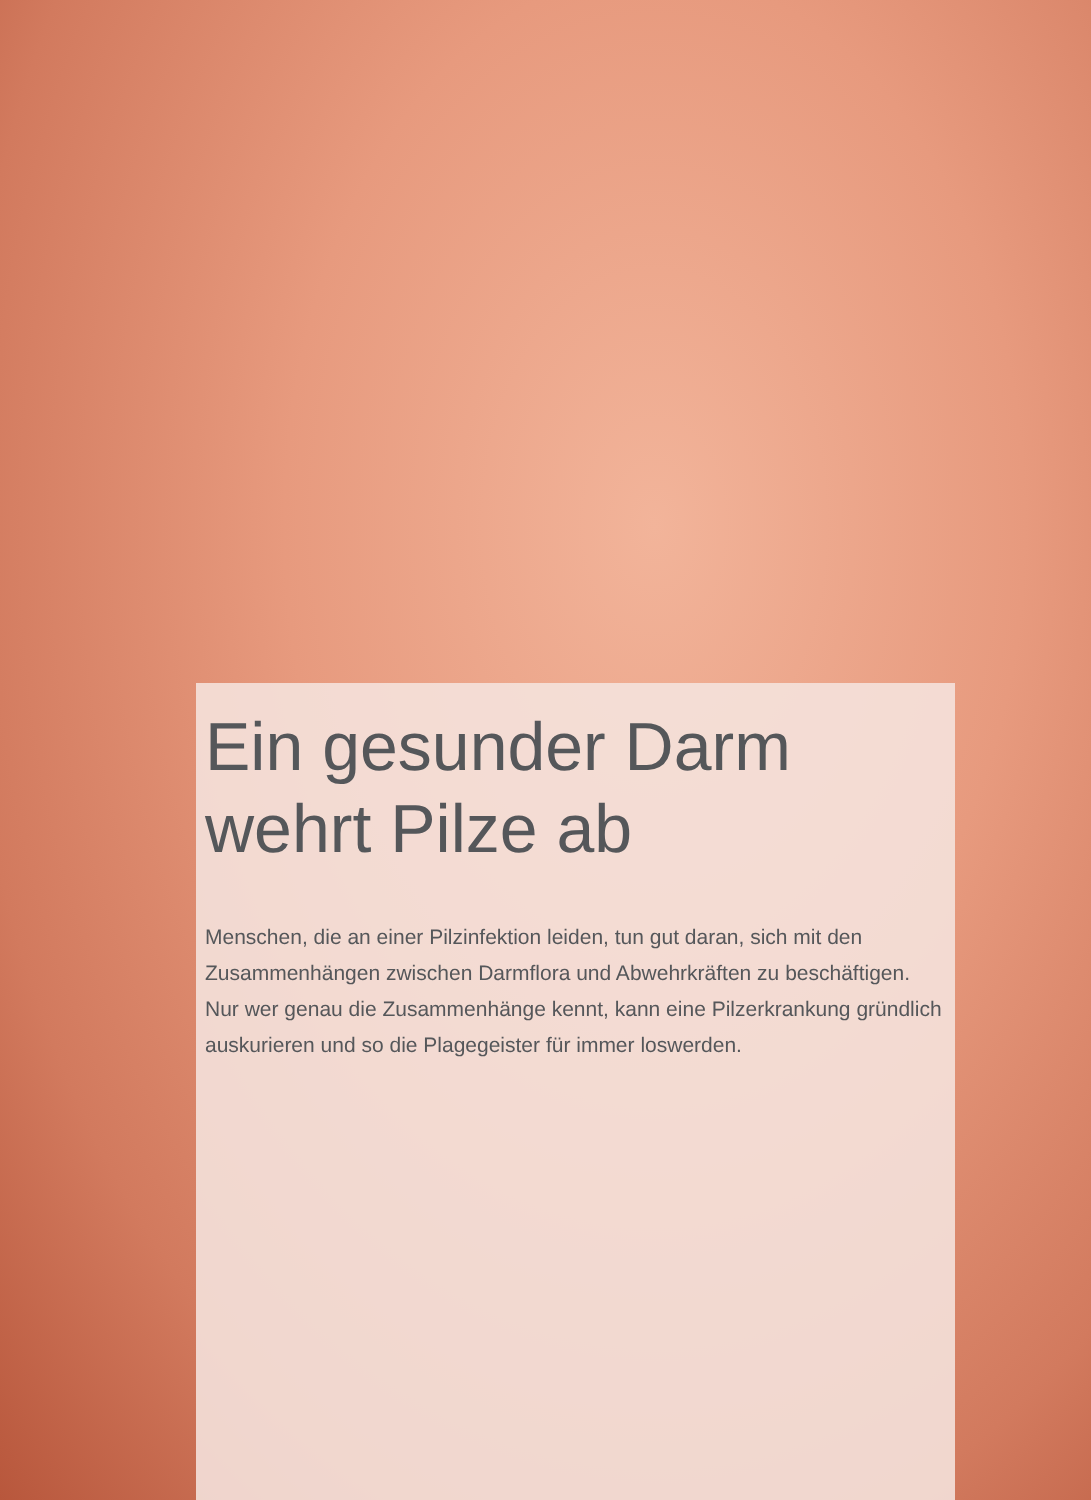Ein gesunder Darm
wehrt Pilze ab
Menschen, die an einer Pilzinfektion leiden, tun gut daran, sich mit den Zusammenhängen zwischen Darmflora und Abwehrkräften zu beschäftigen. Nur wer genau die Zusammenhänge kennt, kann eine Pilzerkrankung gründlich auskurieren und so die Plagegeister für immer loswerden.